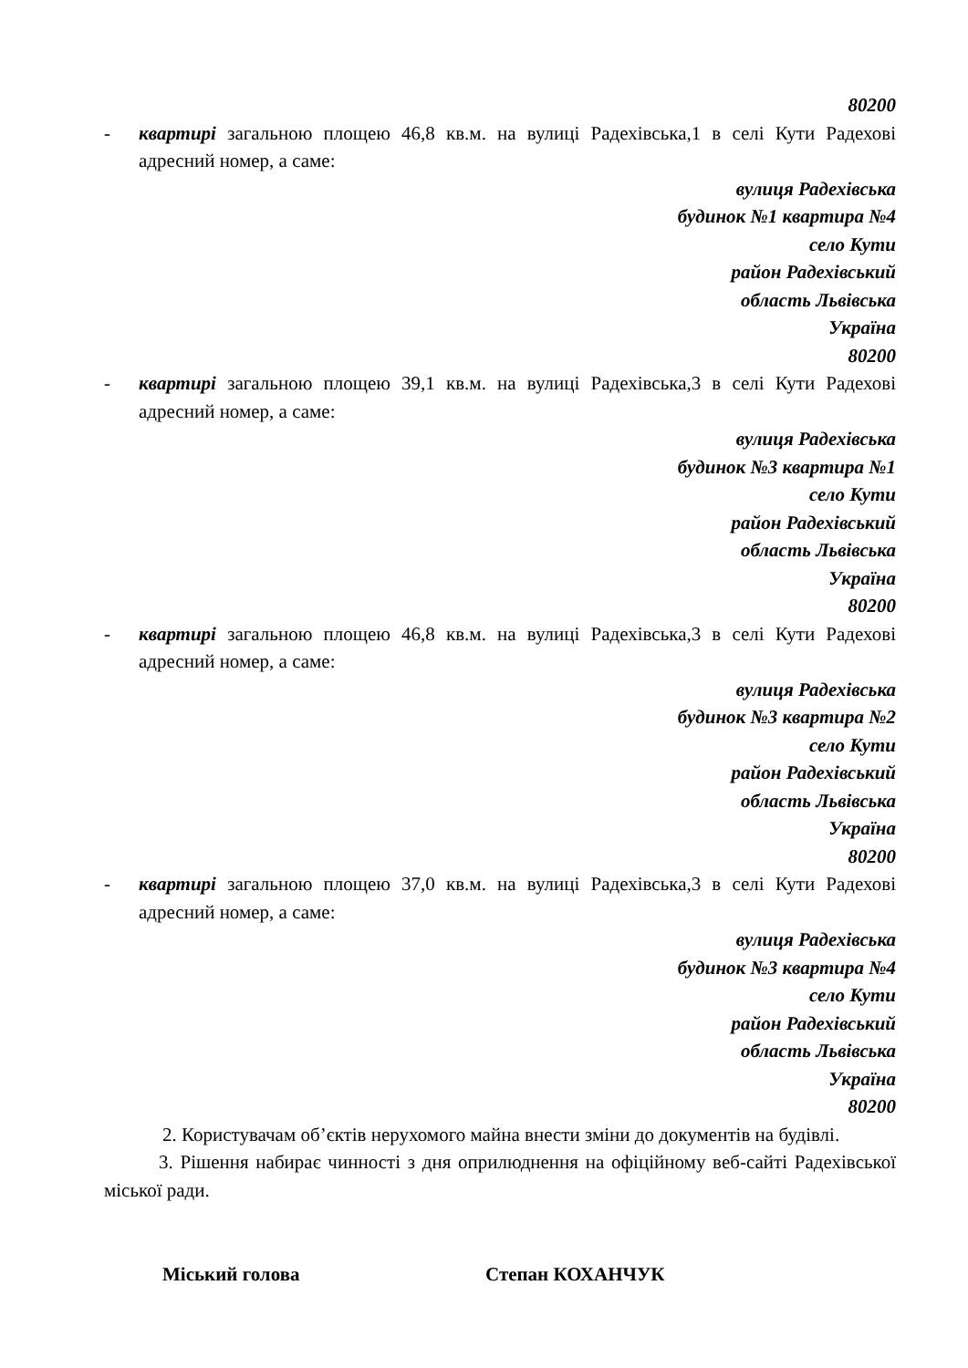80200
- квартирі загальною площею 46,8 кв.м. на вулиці Радехівська,1 в селі Кути Радехові адресний номер, а саме:
вулиця Радехівська
будинок №1 квартира №4
село Кути
район Радехівський
область Львівська
Україна
80200
- квартирі загальною площею 39,1 кв.м. на вулиці Радехівська,3 в селі Кути Радехові адресний номер, а саме:
вулиця Радехівська
будинок №3 квартира №1
село Кути
район Радехівський
область Львівська
Україна
80200
- квартирі загальною площею 46,8 кв.м. на вулиці Радехівська,3 в селі Кути Радехові адресний номер, а саме:
вулиця Радехівська
будинок №3 квартира №2
село Кути
район Радехівський
область Львівська
Україна
80200
- квартирі загальною площею 37,0 кв.м. на вулиці Радехівська,3 в селі Кути Радехові адресний номер, а саме:
вулиця Радехівська
будинок №3 квартира №4
село Кути
район Радехівський
область Львівська
Україна
80200
2. Користувачам об’єктів нерухомого майна внести зміни до документів на будівлі.
3. Рішення набирає чинності з дня оприлюднення на офіційному веб-сайті Радехівської міської ради.
Міський голова Степан КОХАНЧУК